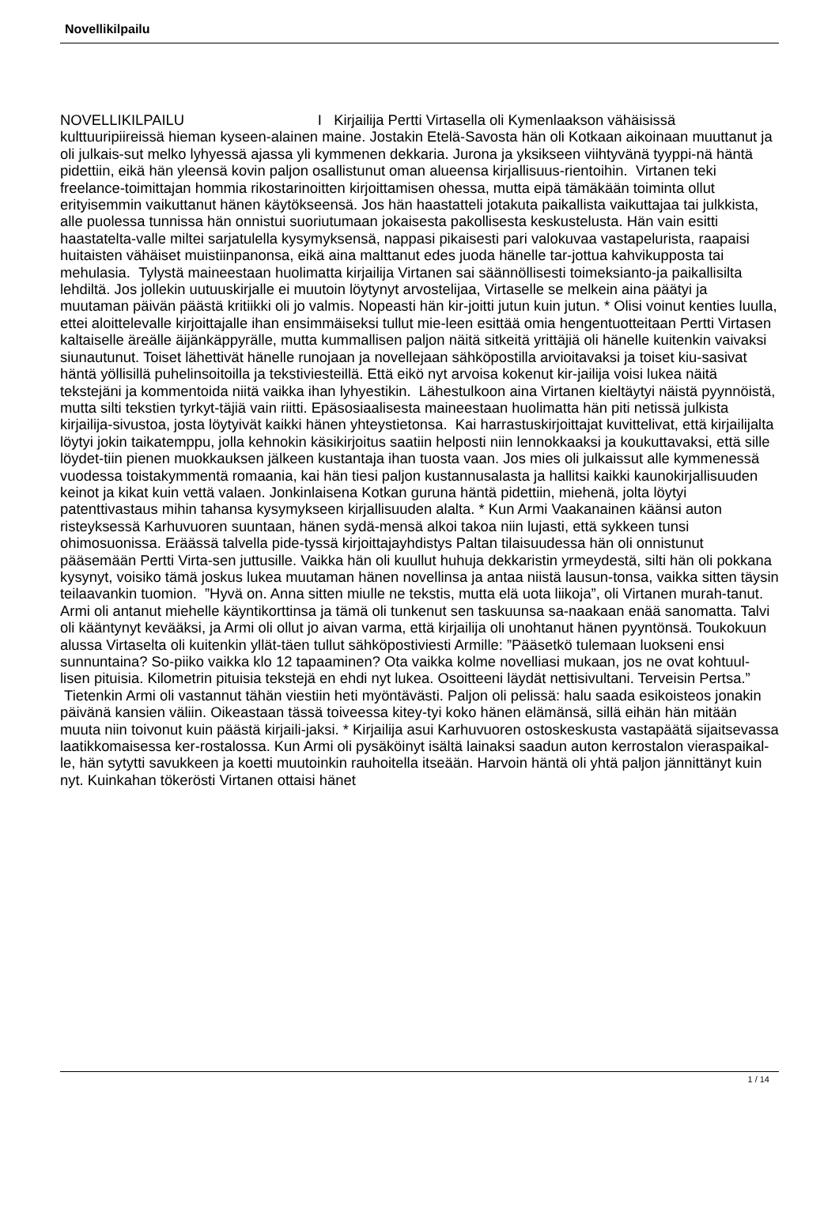Novellikilpailu
NOVELLIKILPAILU I Kirjailija Pertti Virtasella oli Kymenlaakson vähäisissä kulttuuripiireissä hieman kyseen-alainen maine. Jostakin Etelä-Savosta hän oli Kotkaan aikoinaan muuttanut ja oli julkais-sut melko lyhyessä ajassa yli kymmenen dekkaria. Jurona ja yksikseen viihtyvänä tyyppi-nä häntä pidettiin, eikä hän yleensä kovin paljon osallistunut oman alueensa kirjallisuus-rientoihin. Virtanen teki freelance-toimittajan hommia rikostarinoitten kirjoittamisen ohessa, mutta eipä tämäkään toiminta ollut erityisemmin vaikuttanut hänen käytökseensä. Jos hän haastatteli jotakuta paikallista vaikuttajaa tai julkkista, alle puolessa tunnissa hän onnistui suoriutumaan jokaisesta pakollisesta keskustelusta. Hän vain esitti haastatelta-valle miltei sarjatulella kysymyksensä, nappasi pikaisesti pari valokuvaa vastapelurista, raapaisi huitaisten vähäiset muistiinpanonsa, eikä aina malttanut edes juoda hänelle tar-jottua kahvikupposta tai mehulasia. Tylystä maineestaan huolimatta kirjailija Virtanen sai säännöllisesti toimeksianto-ja paikallisilta lehdiltä. Jos jollekin uutuuskirjalle ei muutoin löytynyt arvostelijaa, Virtaselle se melkein aina päätyi ja muutaman päivän päästä kritiikki oli jo valmis. Nopeasti hän kir-joitti jutun kuin jutun. * Olisi voinut kenties luulla, ettei aloittelevalle kirjoittajalle ihan ensimmäiseksi tullut mie-leen esittää omia hengentuotteitaan Pertti Virtasen kaltaiselle äreälle äijänkäppyrälle, mutta kummallisen paljon näitä sitkeitä yrittäjiä oli hänelle kuitenkin vaivaksi siunautunut. Toiset lähettivät hänelle runojaan ja novellejaan sähköpostilla arvioitavaksi ja toiset kiu-sasivat häntä yöllisillä puhelinsoitoilla ja tekstiviesteillä. Että eikö nyt arvoisa kokenut kir-jailija voisi lukea näitä tekstejäni ja kommentoida niitä vaikka ihan lyhyestikin. Lähestulkoon aina Virtanen kieltäytyi näistä pyynnöistä, mutta silti tekstien tyrkyt-täjiä vain riitti. Epäsosiaalisesta maineestaan huolimatta hän piti netissä julkista kirjailija-sivustoa, josta löytyivät kaikki hänen yhteystietonsa. Kai harrastuskirjoittajat kuvittelivat, että kirjailijalta löytyi jokin taikatemppu, jolla kehnokin käsikirjoitus saatiin helposti niin lennokkaaksi ja koukuttavaksi, että sille löydet-tiin pienen muokkauksen jälkeen kustantaja ihan tuosta vaan. Jos mies oli julkaissut alle kymmenessä vuodessa toistakymmentä romaania, kai hän tiesi paljon kustannusalasta ja hallitsi kaikki kaunokirjallisuuden keinot ja kikat kuin vettä valaen. Jonkinlaisena Kotkan guruna häntä pidettiin, miehenä, jolta löytyi patenttivastaus mihin tahansa kysymykseen kirjallisuuden alalta. * Kun Armi Vaakanainen käänsi auton risteyksessä Karhuvuoren suuntaan, hänen sydä-mensä alkoi takoa niin lujasti, että sykkeen tunsi ohimosuonissa. Eräässä talvella pide-tyssä kirjoittajayhdistys Paltan tilaisuudessa hän oli onnistunut pääsemään Pertti Virta-sen juttusille. Vaikka hän oli kuullut huhuja dekkaristin yrmeydestä, silti hän oli pokkana kysynyt, voisiko tämä joskus lukea muutaman hänen novellinsa ja antaa niistä lausun-tonsa, vaikka sitten täysin teilaavankin tuomion. ”Hyvä on. Anna sitten miulle ne tekstis, mutta elä uota liikoja”, oli Virtanen murah-tanut. Armi oli antanut miehelle käyntikorttinsa ja tämä oli tunkenut sen taskuunsa sa-naakaan enää sanomatta. Talvi oli kääntynyt kevääksi, ja Armi oli ollut jo aivan varma, että kirjailija oli unohtanut hänen pyyntönsä. Toukokuun alussa Virtaselta oli kuitenkin yllät-täen tullut sähköpostiviesti Armille: ”Pääsetkö tulemaan luokseni ensi sunnuntaina? So-piiko vaikka klo 12 tapaaminen? Ota vaikka kolme novelliasi mukaan, jos ne ovat kohtuul-lisen pituisia. Kilometrin pituisia tekstejä en ehdi nyt lukea. Osoitteeni läydät nettisivultani. Terveisin Pertsa.” Tietenkin Armi oli vastannut tähän viestiin heti myöntävästi. Paljon oli pelissä: halu saada esikoisteos jonakin päivänä kansien väliin. Oikeastaan tässä toiveessa kitey-tyi koko hänen elämänsä, sillä eihän hän mitään muuta niin toivonut kuin päästä kirjaili-jaksi. * Kirjailija asui Karhuvuoren ostoskeskusta vastapäätä sijaitsevassa laatikkomaisessa ker-rostalossa. Kun Armi oli pysäköinyt isältä lainaksi saadun auton kerrostalon vieraspaikal-le, hän sytytti savukkeen ja koetti muutoinkin rauhoitella itseään. Harvoin häntä oli yhtä paljon jännittänyt kuin nyt. Kuinkahan tökerösti Virtanen ottaisi hänet
1 / 14